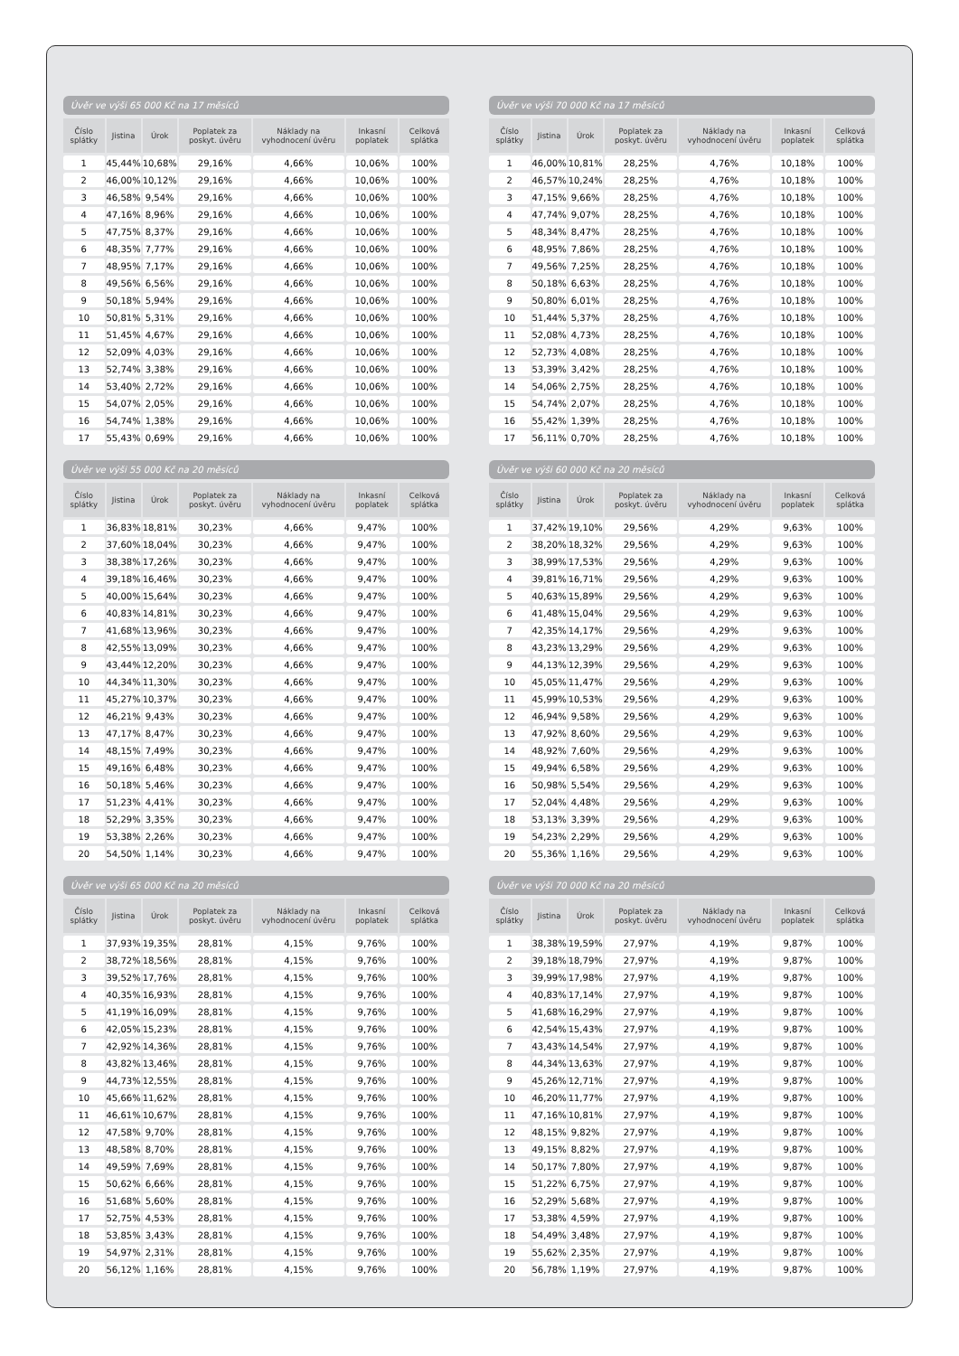Úvěr ve výši 65 000 Kč na 17 měsíců
| Číslo splátky | Jistina | Úrok | Poplatek za poskyt. úvěru | Náklady na vyhodnocení úvěru | Inkasní poplatek | Celková splátka |
| --- | --- | --- | --- | --- | --- | --- |
| 1 | 45,44% | 10,68% | 29,16% | 4,66% | 10,06% | 100% |
| 2 | 46,00% | 10,12% | 29,16% | 4,66% | 10,06% | 100% |
| 3 | 46,58% | 9,54% | 29,16% | 4,66% | 10,06% | 100% |
| 4 | 47,16% | 8,96% | 29,16% | 4,66% | 10,06% | 100% |
| 5 | 47,75% | 8,37% | 29,16% | 4,66% | 10,06% | 100% |
| 6 | 48,35% | 7,77% | 29,16% | 4,66% | 10,06% | 100% |
| 7 | 48,95% | 7,17% | 29,16% | 4,66% | 10,06% | 100% |
| 8 | 49,56% | 6,56% | 29,16% | 4,66% | 10,06% | 100% |
| 9 | 50,18% | 5,94% | 29,16% | 4,66% | 10,06% | 100% |
| 10 | 50,81% | 5,31% | 29,16% | 4,66% | 10,06% | 100% |
| 11 | 51,45% | 4,67% | 29,16% | 4,66% | 10,06% | 100% |
| 12 | 52,09% | 4,03% | 29,16% | 4,66% | 10,06% | 100% |
| 13 | 52,74% | 3,38% | 29,16% | 4,66% | 10,06% | 100% |
| 14 | 53,40% | 2,72% | 29,16% | 4,66% | 10,06% | 100% |
| 15 | 54,07% | 2,05% | 29,16% | 4,66% | 10,06% | 100% |
| 16 | 54,74% | 1,38% | 29,16% | 4,66% | 10,06% | 100% |
| 17 | 55,43% | 0,69% | 29,16% | 4,66% | 10,06% | 100% |
Úvěr ve výši 70 000 Kč na 17 měsíců
| Číslo splátky | Jistina | Úrok | Poplatek za poskyt. úvěru | Náklady na vyhodnocení úvěru | Inkasní poplatek | Celková splátka |
| --- | --- | --- | --- | --- | --- | --- |
| 1 | 46,00% | 10,81% | 28,25% | 4,76% | 10,18% | 100% |
| 2 | 46,57% | 10,24% | 28,25% | 4,76% | 10,18% | 100% |
| 3 | 47,15% | 9,66% | 28,25% | 4,76% | 10,18% | 100% |
| 4 | 47,74% | 9,07% | 28,25% | 4,76% | 10,18% | 100% |
| 5 | 48,34% | 8,47% | 28,25% | 4,76% | 10,18% | 100% |
| 6 | 48,95% | 7,86% | 28,25% | 4,76% | 10,18% | 100% |
| 7 | 49,56% | 7,25% | 28,25% | 4,76% | 10,18% | 100% |
| 8 | 50,18% | 6,63% | 28,25% | 4,76% | 10,18% | 100% |
| 9 | 50,80% | 6,01% | 28,25% | 4,76% | 10,18% | 100% |
| 10 | 51,44% | 5,37% | 28,25% | 4,76% | 10,18% | 100% |
| 11 | 52,08% | 4,73% | 28,25% | 4,76% | 10,18% | 100% |
| 12 | 52,73% | 4,08% | 28,25% | 4,76% | 10,18% | 100% |
| 13 | 53,39% | 3,42% | 28,25% | 4,76% | 10,18% | 100% |
| 14 | 54,06% | 2,75% | 28,25% | 4,76% | 10,18% | 100% |
| 15 | 54,74% | 2,07% | 28,25% | 4,76% | 10,18% | 100% |
| 16 | 55,42% | 1,39% | 28,25% | 4,76% | 10,18% | 100% |
| 17 | 56,11% | 0,70% | 28,25% | 4,76% | 10,18% | 100% |
Úvěr ve výši 55 000 Kč na 20 měsíců
| Číslo splátky | Jistina | Úrok | Poplatek za poskyt. úvěru | Náklady na vyhodnocení úvěru | Inkasní poplatek | Celková splátka |
| --- | --- | --- | --- | --- | --- | --- |
| 1 | 36,83% | 18,81% | 30,23% | 4,66% | 9,47% | 100% |
| 2 | 37,60% | 18,04% | 30,23% | 4,66% | 9,47% | 100% |
| 3 | 38,38% | 17,26% | 30,23% | 4,66% | 9,47% | 100% |
| 4 | 39,18% | 16,46% | 30,23% | 4,66% | 9,47% | 100% |
| 5 | 40,00% | 15,64% | 30,23% | 4,66% | 9,47% | 100% |
| 6 | 40,83% | 14,81% | 30,23% | 4,66% | 9,47% | 100% |
| 7 | 41,68% | 13,96% | 30,23% | 4,66% | 9,47% | 100% |
| 8 | 42,55% | 13,09% | 30,23% | 4,66% | 9,47% | 100% |
| 9 | 43,44% | 12,20% | 30,23% | 4,66% | 9,47% | 100% |
| 10 | 44,34% | 11,30% | 30,23% | 4,66% | 9,47% | 100% |
| 11 | 45,27% | 10,37% | 30,23% | 4,66% | 9,47% | 100% |
| 12 | 46,21% | 9,43% | 30,23% | 4,66% | 9,47% | 100% |
| 13 | 47,17% | 8,47% | 30,23% | 4,66% | 9,47% | 100% |
| 14 | 48,15% | 7,49% | 30,23% | 4,66% | 9,47% | 100% |
| 15 | 49,16% | 6,48% | 30,23% | 4,66% | 9,47% | 100% |
| 16 | 50,18% | 5,46% | 30,23% | 4,66% | 9,47% | 100% |
| 17 | 51,23% | 4,41% | 30,23% | 4,66% | 9,47% | 100% |
| 18 | 52,29% | 3,35% | 30,23% | 4,66% | 9,47% | 100% |
| 19 | 53,38% | 2,26% | 30,23% | 4,66% | 9,47% | 100% |
| 20 | 54,50% | 1,14% | 30,23% | 4,66% | 9,47% | 100% |
Úvěr ve výši 60 000 Kč na 20 měsíců
| Číslo splátky | Jistina | Úrok | Poplatek za poskyt. úvěru | Náklady na vyhodnocení úvěru | Inkasní poplatek | Celková splátka |
| --- | --- | --- | --- | --- | --- | --- |
| 1 | 37,42% | 19,10% | 29,56% | 4,29% | 9,63% | 100% |
| 2 | 38,20% | 18,32% | 29,56% | 4,29% | 9,63% | 100% |
| 3 | 38,99% | 17,53% | 29,56% | 4,29% | 9,63% | 100% |
| 4 | 39,81% | 16,71% | 29,56% | 4,29% | 9,63% | 100% |
| 5 | 40,63% | 15,89% | 29,56% | 4,29% | 9,63% | 100% |
| 6 | 41,48% | 15,04% | 29,56% | 4,29% | 9,63% | 100% |
| 7 | 42,35% | 14,17% | 29,56% | 4,29% | 9,63% | 100% |
| 8 | 43,23% | 13,29% | 29,56% | 4,29% | 9,63% | 100% |
| 9 | 44,13% | 12,39% | 29,56% | 4,29% | 9,63% | 100% |
| 10 | 45,05% | 11,47% | 29,56% | 4,29% | 9,63% | 100% |
| 11 | 45,99% | 10,53% | 29,56% | 4,29% | 9,63% | 100% |
| 12 | 46,94% | 9,58% | 29,56% | 4,29% | 9,63% | 100% |
| 13 | 47,92% | 8,60% | 29,56% | 4,29% | 9,63% | 100% |
| 14 | 48,92% | 7,60% | 29,56% | 4,29% | 9,63% | 100% |
| 15 | 49,94% | 6,58% | 29,56% | 4,29% | 9,63% | 100% |
| 16 | 50,98% | 5,54% | 29,56% | 4,29% | 9,63% | 100% |
| 17 | 52,04% | 4,48% | 29,56% | 4,29% | 9,63% | 100% |
| 18 | 53,13% | 3,39% | 29,56% | 4,29% | 9,63% | 100% |
| 19 | 54,23% | 2,29% | 29,56% | 4,29% | 9,63% | 100% |
| 20 | 55,36% | 1,16% | 29,56% | 4,29% | 9,63% | 100% |
Úvěr ve výši 65 000 Kč na 20 měsíců
| Číslo splátky | Jistina | Úrok | Poplatek za poskyt. úvěru | Náklady na vyhodnocení úvěru | Inkasní poplatek | Celková splátka |
| --- | --- | --- | --- | --- | --- | --- |
| 1 | 37,93% | 19,35% | 28,81% | 4,15% | 9,76% | 100% |
| 2 | 38,72% | 18,56% | 28,81% | 4,15% | 9,76% | 100% |
| 3 | 39,52% | 17,76% | 28,81% | 4,15% | 9,76% | 100% |
| 4 | 40,35% | 16,93% | 28,81% | 4,15% | 9,76% | 100% |
| 5 | 41,19% | 16,09% | 28,81% | 4,15% | 9,76% | 100% |
| 6 | 42,05% | 15,23% | 28,81% | 4,15% | 9,76% | 100% |
| 7 | 42,92% | 14,36% | 28,81% | 4,15% | 9,76% | 100% |
| 8 | 43,82% | 13,46% | 28,81% | 4,15% | 9,76% | 100% |
| 9 | 44,73% | 12,55% | 28,81% | 4,15% | 9,76% | 100% |
| 10 | 45,66% | 11,62% | 28,81% | 4,15% | 9,76% | 100% |
| 11 | 46,61% | 10,67% | 28,81% | 4,15% | 9,76% | 100% |
| 12 | 47,58% | 9,70% | 28,81% | 4,15% | 9,76% | 100% |
| 13 | 48,58% | 8,70% | 28,81% | 4,15% | 9,76% | 100% |
| 14 | 49,59% | 7,69% | 28,81% | 4,15% | 9,76% | 100% |
| 15 | 50,62% | 6,66% | 28,81% | 4,15% | 9,76% | 100% |
| 16 | 51,68% | 5,60% | 28,81% | 4,15% | 9,76% | 100% |
| 17 | 52,75% | 4,53% | 28,81% | 4,15% | 9,76% | 100% |
| 18 | 53,85% | 3,43% | 28,81% | 4,15% | 9,76% | 100% |
| 19 | 54,97% | 2,31% | 28,81% | 4,15% | 9,76% | 100% |
| 20 | 56,12% | 1,16% | 28,81% | 4,15% | 9,76% | 100% |
Úvěr ve výši 70 000 Kč na 20 měsíců
| Číslo splátky | Jistina | Úrok | Poplatek za poskyt. úvěru | Náklady na vyhodnocení úvěru | Inkasní poplatek | Celková splátka |
| --- | --- | --- | --- | --- | --- | --- |
| 1 | 38,38% | 19,59% | 27,97% | 4,19% | 9,87% | 100% |
| 2 | 39,18% | 18,79% | 27,97% | 4,19% | 9,87% | 100% |
| 3 | 39,99% | 17,98% | 27,97% | 4,19% | 9,87% | 100% |
| 4 | 40,83% | 17,14% | 27,97% | 4,19% | 9,87% | 100% |
| 5 | 41,68% | 16,29% | 27,97% | 4,19% | 9,87% | 100% |
| 6 | 42,54% | 15,43% | 27,97% | 4,19% | 9,87% | 100% |
| 7 | 43,43% | 14,54% | 27,97% | 4,19% | 9,87% | 100% |
| 8 | 44,34% | 13,63% | 27,97% | 4,19% | 9,87% | 100% |
| 9 | 45,26% | 12,71% | 27,97% | 4,19% | 9,87% | 100% |
| 10 | 46,20% | 11,77% | 27,97% | 4,19% | 9,87% | 100% |
| 11 | 47,16% | 10,81% | 27,97% | 4,19% | 9,87% | 100% |
| 12 | 48,15% | 9,82% | 27,97% | 4,19% | 9,87% | 100% |
| 13 | 49,15% | 8,82% | 27,97% | 4,19% | 9,87% | 100% |
| 14 | 50,17% | 7,80% | 27,97% | 4,19% | 9,87% | 100% |
| 15 | 51,22% | 6,75% | 27,97% | 4,19% | 9,87% | 100% |
| 16 | 52,29% | 5,68% | 27,97% | 4,19% | 9,87% | 100% |
| 17 | 53,38% | 4,59% | 27,97% | 4,19% | 9,87% | 100% |
| 18 | 54,49% | 3,48% | 27,97% | 4,19% | 9,87% | 100% |
| 19 | 55,62% | 2,35% | 27,97% | 4,19% | 9,87% | 100% |
| 20 | 56,78% | 1,19% | 27,97% | 4,19% | 9,87% | 100% |